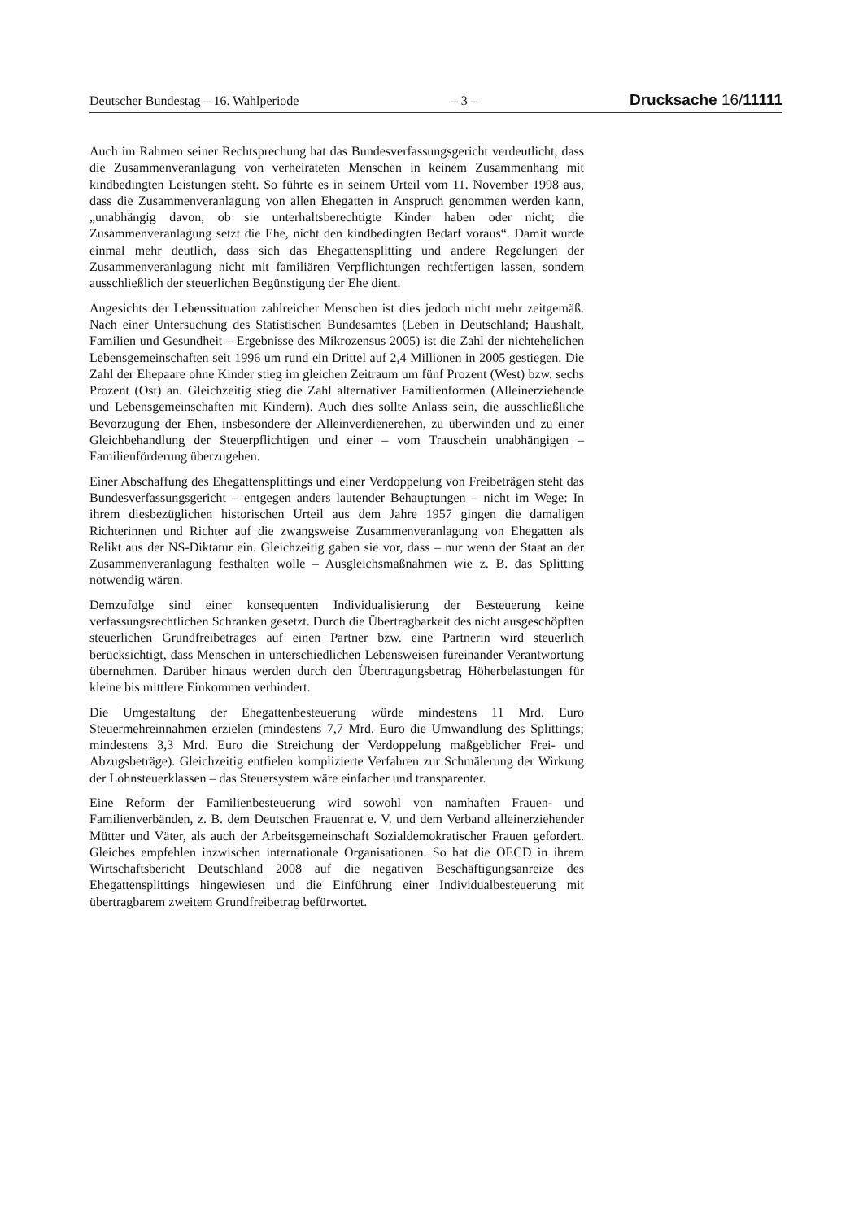Deutscher Bundestag – 16. Wahlperiode – 3 – Drucksache 16/11111
Auch im Rahmen seiner Rechtsprechung hat das Bundesverfassungsgericht verdeutlicht, dass die Zusammenveranlagung von verheirateten Menschen in keinem Zusammenhang mit kindbedingten Leistungen steht. So führte es in seinem Urteil vom 11. November 1998 aus, dass die Zusammenveranlagung von allen Ehegatten in Anspruch genommen werden kann, „unabhängig davon, ob sie unterhaltsberechtigte Kinder haben oder nicht; die Zusammenveranlagung setzt die Ehe, nicht den kindbedingten Bedarf voraus“. Damit wurde einmal mehr deutlich, dass sich das Ehegattensplitting und andere Regelungen der Zusammenveranlagung nicht mit familiären Verpflichtungen rechtfertigen lassen, sondern ausschließlich der steuerlichen Begünstigung der Ehe dient.
Angesichts der Lebenssituation zahlreicher Menschen ist dies jedoch nicht mehr zeitgemäß. Nach einer Untersuchung des Statistischen Bundesamtes (Leben in Deutschland; Haushalt, Familien und Gesundheit – Ergebnisse des Mikrozensus 2005) ist die Zahl der nichtehelichen Lebensgemeinschaften seit 1996 um rund ein Drittel auf 2,4 Millionen in 2005 gestiegen. Die Zahl der Ehepaare ohne Kinder stieg im gleichen Zeitraum um fünf Prozent (West) bzw. sechs Prozent (Ost) an. Gleichzeitig stieg die Zahl alternativer Familienformen (Alleinerziehende und Lebensgemeinschaften mit Kindern). Auch dies sollte Anlass sein, die ausschließliche Bevorzugung der Ehen, insbesondere der Alleinverdienerehen, zu überwinden und zu einer Gleichbehandlung der Steuerpflichtigen und einer – vom Trauschein unabhängigen – Familienförderung überzugehen.
Einer Abschaffung des Ehegattensplittings und einer Verdoppelung von Freibeträgen steht das Bundesverfassungsgericht – entgegen anders lautender Behauptungen – nicht im Wege: In ihrem diesbezüglichen historischen Urteil aus dem Jahre 1957 gingen die damaligen Richterinnen und Richter auf die zwangsweise Zusammenveranlagung von Ehegatten als Relikt aus der NS-Diktatur ein. Gleichzeitig gaben sie vor, dass – nur wenn der Staat an der Zusammenveranlagung festhalten wolle – Ausgleichsmaßnahmen wie z. B. das Splitting notwendig wären.
Demzufolge sind einer konsequenten Individualisierung der Besteuerung keine verfassungsrechtlichen Schranken gesetzt. Durch die Übertragbarkeit des nicht ausgeschöpften steuerlichen Grundfreibetrages auf einen Partner bzw. eine Partnerin wird steuerlich berücksichtigt, dass Menschen in unterschiedlichen Lebensweisen füreinander Verantwortung übernehmen. Darüber hinaus werden durch den Übertragungsbetrag Höherbelastungen für kleine bis mittlere Einkommen verhindert.
Die Umgestaltung der Ehegattenbesteuerung würde mindestens 11 Mrd. Euro Steuermehreinnahmen erzielen (mindestens 7,7 Mrd. Euro die Umwandlung des Splittings; mindestens 3,3 Mrd. Euro die Streichung der Verdoppelung maßgeblicher Frei- und Abzugsbeträge). Gleichzeitig entfielen komplizierte Verfahren zur Schmälerung der Wirkung der Lohnsteuerklassen – das Steuersystem wäre einfacher und transparenter.
Eine Reform der Familienbesteuerung wird sowohl von namhaften Frauen- und Familienverbänden, z. B. dem Deutschen Frauenrat e. V. und dem Verband alleinerziehender Mütter und Väter, als auch der Arbeitsgemeinschaft Sozialdemokratischer Frauen gefordert. Gleiches empfehlen inzwischen internationale Organisationen. So hat die OECD in ihrem Wirtschaftsbericht Deutschland 2008 auf die negativen Beschäftigungsanreize des Ehegattensplittings hingewiesen und die Einführung einer Individualbesteuerung mit übertragbarem zweitem Grundfreibetrag befürwortet.